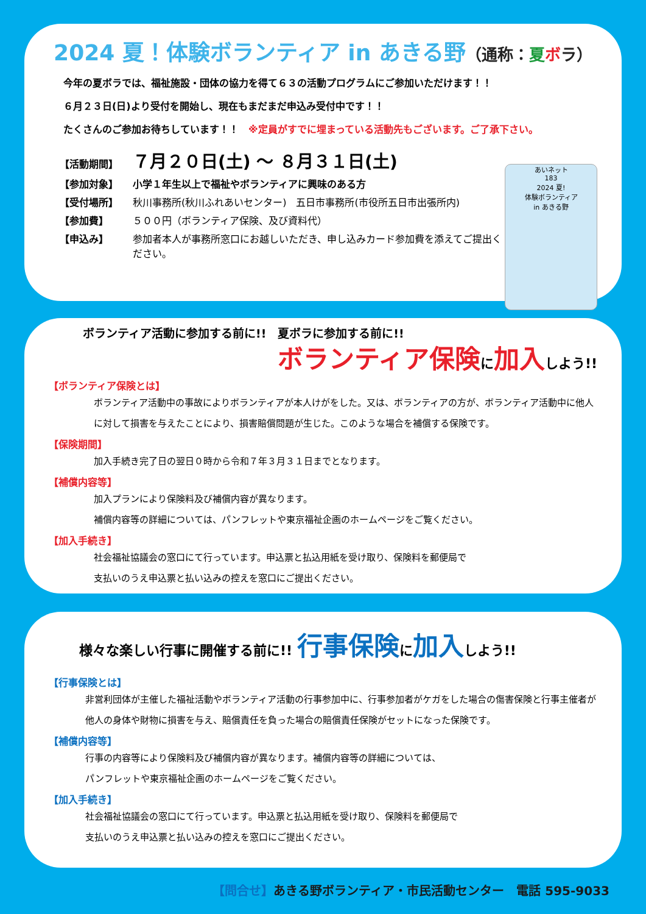2024 夏！体験ボランティア in あきる野（通称：夏ボラ）
今年の夏ボラでは、福祉施設・団体の協力を得て６３の活動プログラムにご参加いただけます！！
６月２３日(日)より受付を開始し、現在もまだまだ申込み受付中です！！
たくさんのご参加お待ちしています！！　※定員がすでに埋まっている活動先もございます。ご了承下さい。
あいネット
183
2024 夏!
体験ボランティア
in あきる野
【活動期間】 ７月２０日(土) ～ ８月３１日(土)
【参加対象】 小学１年生以上で福祉やボランティアに興味のある方
【受付場所】 秋川事務所(秋川ふれあいセンター)　五日市事務所(市役所五日市出張所内)
【参加費】 ５００円（ボランティア保険、及び資料代）
【申込み】 参加者本人が事務所窓口にお越しいただき、申し込みカード参加費を添えてご提出ください。
ボランティア活動に参加する前に!!　夏ボラに参加する前に!!
ボランティア保険に加入しよう!!
【ボランティア保険とは】
ボランティア活動中の事故によりボランティアが本人けがをした。又は、ボランティアの方が、ボランティア活動中に他人に対して損害を与えたことにより、損害賠償問題が生じた。このような場合を補償する保険です。
【保険期間】
加入手続き完了日の翌日０時から令和７年３月３１日までとなります。
【補償内容等】
加入プランにより保険料及び補償内容が異なります。
補償内容等の詳細については、パンフレットや東京福祉企画のホームページをご覧ください。
【加入手続き】
社会福祉協議会の窓口にて行っています。申込票と払込用紙を受け取り、保険料を郵便局で
支払いのうえ申込票と払い込みの控えを窓口にご提出ください。
様々な楽しい行事に開催する前に!! 行事保険に加入しよう!!
【行事保険とは】
非営利団体が主催した福祉活動やボランティア活動の行事参加中に、行事参加者がケガをした場合の傷害保険と行事主催者が他人の身体や財物に損害を与え、賠償責任を負った場合の賠償責任保険がセットになった保険です。
【補償内容等】
行事の内容等により保険料及び補償内容が異なります。補償内容等の詳細については、
パンフレットや東京福祉企画のホームページをご覧ください。
【加入手続き】
社会福祉協議会の窓口にて行っています。申込票と払込用紙を受け取り、保険料を郵便局で
支払いのうえ申込票と払い込みの控えを窓口にご提出ください。
【問合せ】あきる野ボランティア・市民活動センター　電話 595-9033